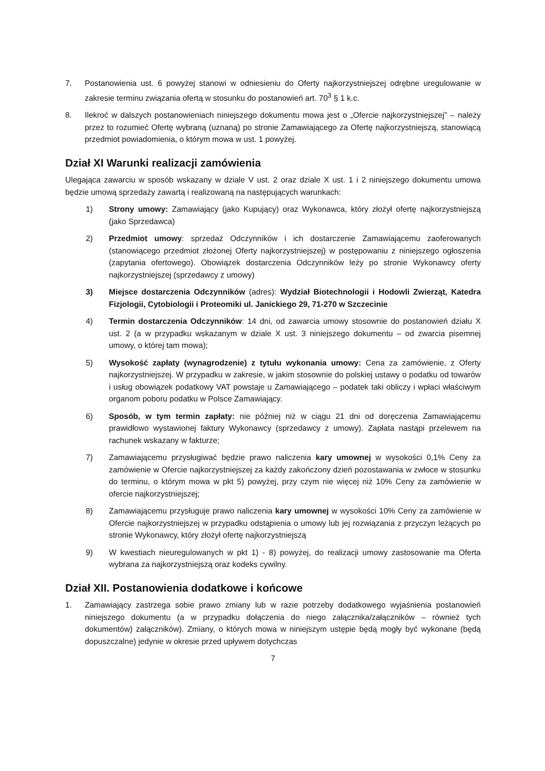7. Postanowienia ust. 6 powyżej stanowi w odniesieniu do Oferty najkorzystniejszej odrębne uregulowanie w zakresie terminu związania ofertą w stosunku do postanowień art. 70<sup>3</sup> § 1 k.c.
8. Ilekroć w dalszych postanowieniach niniejszego dokumentu mowa jest o „Ofercie najkorzystniejszej” – należy przez to rozumieć Ofertę wybraną (uznaną) po stronie Zamawiającego za Ofertę najkorzystniejszą, stanowiącą przedmiot powiadomienia, o którym mowa w ust. 1 powyżej.
Dział XI Warunki realizacji zamówienia
Ulegająca zawarciu w sposób wskazany w dziale V ust. 2 oraz dziale X ust. 1 i 2 niniejszego dokumentu umowa będzie umową sprzedaży zawartą i realizowaną na następujących warunkach:
1) Strony umowy: Zamawiający (jako Kupujący) oraz Wykonawca, który złożył ofertę najkorzystniejszą (jako Sprzedawca)
2) Przedmiot umowy: sprzedaż Odczynników i ich dostarczenie Zamawiającemu zaoferowanych (stanowiącego przedmiot złożonej Oferty najkorzystniejszej) w postępowaniu z niniejszego ogłoszenia (zapytania ofertowego). Obowiązek dostarczenia Odczynników leży po stronie Wykonawcy oferty najkorzystniejszej (sprzedawcy z umowy)
3) Miejsce dostarczenia Odczynników (adres): Wydział Biotechnologii i Hodowli Zwierząt, Katedra Fizjologii, Cytobiologii i Proteomiki ul. Janickiego 29, 71-270 w Szczecinie
4) Termin dostarczenia Odczynników: 14 dni, od zawarcia umowy stosownie do postanowień działu X ust. 2 (a w przypadku wskazanym w dziale X ust. 3 niniejszego dokumentu – od zwarcia pisemnej umowy, o której tam mowa);
5) Wysokość zapłaty (wynagrodzenie) z tytułu wykonania umowy: Cena za zamówienie, z Oferty najkorzystniejszej. W przypadku w zakresie, w jakim stosownie do polskiej ustawy o podatku od towarów i usług obowiązek podatkowy VAT powstaje u Zamawiającego – podatek taki obliczy i wpłaci właściwym organom poboru podatku w Polsce Zamawiający.
6) Sposób, w tym termin zapłaty: nie później niż w ciągu 21 dni od doręczenia Zamawiającemu prawidłowo wystawionej faktury Wykonawcy (sprzedawcy z umowy). Zapłata nastąpi przelewem na rachunek wskazany w fakturze;
7) Zamawiającemu przysługiwać będzie prawo naliczenia kary umownej w wysokości 0,1% Ceny za zamówienie w Ofercie najkorzystniejszej za każdy zakończony dzień pozostawania w zwłoce w stosunku do terminu, o którym mowa w pkt 5) powyżej, przy czym nie więcej niż 10% Ceny za zamówienie w ofercie najkorzystniejszej;
8) Zamawiającemu przysługuje prawo naliczenia kary umownej w wysokości 10% Ceny za zamówienie w Ofercie najkorzystniejszej w przypadku odstąpienia o umowy lub jej rozwiązania z przyczyn leżących po stronie Wykonawcy, który złożył ofertę najkorzystniejszą
9) W kwestiach nieuregulowanych w pkt 1) - 8) powyżej, do realizacji umowy zastosowanie ma Oferta wybrana za najkorzystniejszą oraz kodeks cywilny.
Dział XII. Postanowienia dodatkowe i końcowe
1. Zamawiający zastrzega sobie prawo zmiany lub w razie potrzeby dodatkowego wyjaśnienia postanowień niniejszego dokumentu (a w przypadku dołączenia do niego załącznika/załączników – również tych dokumentów) załączników). Zmiany, o których mowa w niniejszym ustępie będą mogły być wykonane (będą dopuszczalne) jedynie w okresie przed upływem dotychczas
7